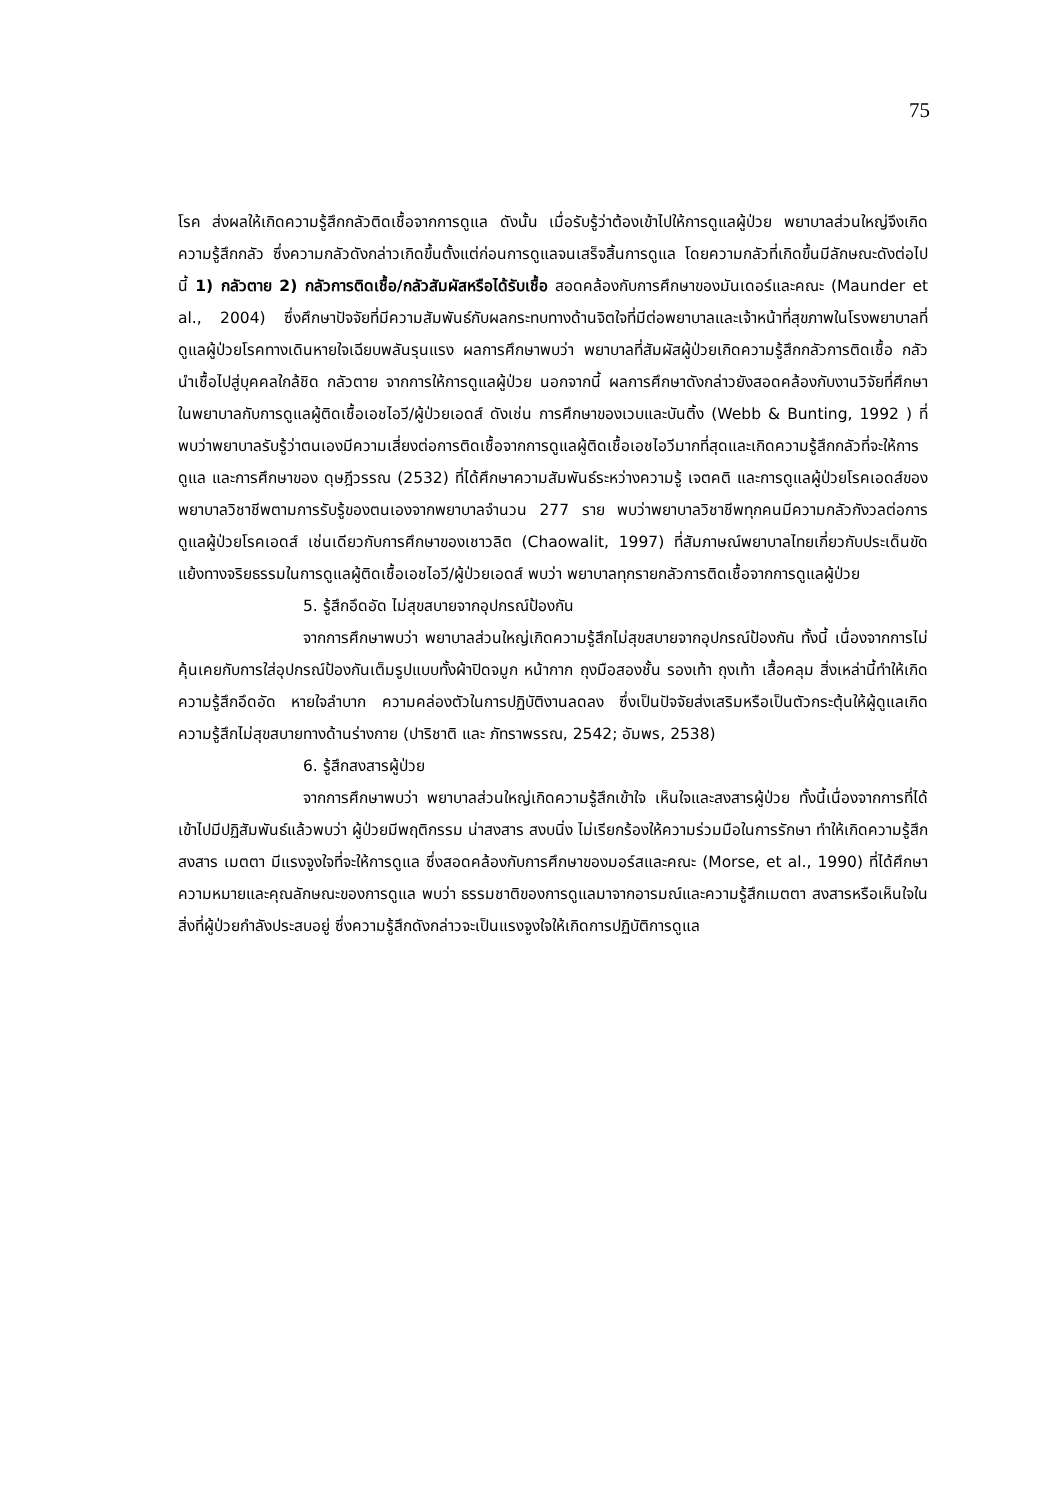75
โรค ส่งผลให้เกิดความรู้สึกกลัวติดเชื้อจากการดูแล ดังนั้น เมื่อรับรู้ว่าต้องเข้าไปให้การดูแลผู้ป่วย พยาบาลส่วนใหญ่จึงเกิดความรู้สึกกลัว ซึ่งความกลัวดังกล่าวเกิดขึ้นตั้งแต่ก่อนการดูแลจนเสร็จสิ้นการดูแล โดยความกลัวที่เกิดขึ้นมีลักษณะดังต่อไปนี้ 1) กลัวตาย 2) กลัวการติดเชื้อ/กลัวสัมผัสหรือได้รับเชื้อ สอดคล้องกับการศึกษาของมันเดอร์และคณะ (Maunder et al., 2004) ซึ่งศึกษาปัจจัยที่มีความสัมพันธ์กับผลกระทบทางด้านจิตใจที่มีต่อพยาบาลและเจ้าหน้าที่สุขภาพในโรงพยาบาลที่ดูแลผู้ป่วยโรคทางเดินหายใจเฉียบพลันรุนแรง ผลการศึกษาพบว่า พยาบาลที่สัมผัสผู้ป่วยเกิดความรู้สึกกลัวการติดเชื้อ กลัวนำเชื้อไปสู่บุคคลใกล้ชิด กลัวตาย จากการให้การดูแลผู้ป่วย นอกจากนี้ ผลการศึกษาดังกล่าวยังสอดคล้องกับงานวิจัยที่ศึกษาในพยาบาลกับการดูแลผู้ติดเชื้อเอชไอวี/ผู้ป่วยเอดส์ ดังเช่น การศึกษาของเวบและบันติ้ง (Webb & Bunting, 1992 ) ที่พบว่าพยาบาลรับรู้ว่าตนเองมีความเสี่ยงต่อการติดเชื้อจากการดูแลผู้ติดเชื้อเอชไอวีมากที่สุดและเกิดความรู้สึกกลัวที่จะให้การดูแล และการศึกษาของ ดุษฎีวรรณ (2532) ที่ได้ศึกษาความสัมพันธ์ระหว่างความรู้ เจตคติ และการดูแลผู้ป่วยโรคเอดส์ของพยาบาลวิชาชีพตามการรับรู้ของตนเองจากพยาบาลจำนวน 277 ราย พบว่าพยาบาลวิชาชีพทุกคนมีความกลัวกังวลต่อการดูแลผู้ป่วยโรคเอดส์ เช่นเดียวกับการศึกษาของเชาวลิต (Chaowalit, 1997) ที่สัมภาษณ์พยาบาลไทยเกี่ยวกับประเด็นขัดแย้งทางจริยธรรมในการดูแลผู้ติดเชื้อเอชไอวี/ผู้ป่วยเอดส์ พบว่า พยาบาลทุกรายกลัวการติดเชื้อจากการดูแลผู้ป่วย
5. รู้สึกอึดอัด ไม่สุขสบายจากอุปกรณ์ป้องกัน
จากการศึกษาพบว่า พยาบาลส่วนใหญ่เกิดความรู้สึกไม่สุขสบายจากอุปกรณ์ป้องกัน ทั้งนี้ เนื่องจากการไม่คุ้นเคยกับการใส่อุปกรณ์ป้องกันเต็มรูปแบบทั้งผ้าปิดจมูก หน้ากาก ถุงมือสองชั้น รองเท้า ถุงเท้า เสื้อคลุม สิ่งเหล่านี้ทำให้เกิดความรู้สึกอึดอัด หายใจลำบาก ความคล่องตัวในการปฏิบัติงานลดลง ซึ่งเป็นปัจจัยส่งเสริมหรือเป็นตัวกระตุ้นให้ผู้ดูแลเกิดความรู้สึกไม่สุขสบายทางด้านร่างกาย (ปาริชาติ และ ภัทราพรรณ, 2542; อัมพร, 2538)
6. รู้สึกสงสารผู้ป่วย
จากการศึกษาพบว่า พยาบาลส่วนใหญ่เกิดความรู้สึกเข้าใจ เห็นใจและสงสารผู้ป่วย ทั้งนี้เนื่องจากการที่ได้เข้าไปมีปฏิสัมพันธ์แล้วพบว่า ผู้ป่วยมีพฤติกรรม น่าสงสาร สงบนิ่ง ไม่เรียกร้องให้ความร่วมมือในการรักษา ทำให้เกิดความรู้สึกสงสาร เมตตา มีแรงจูงใจที่จะให้การดูแล ซึ่งสอดคล้องกับการศึกษาของมอร์สและคณะ (Morse, et al., 1990) ที่ได้ศึกษาความหมายและคุณลักษณะของการดูแล พบว่า ธรรมชาติของการดูแลมาจากอารมณ์และความรู้สึกเมตตา สงสารหรือเห็นใจในสิ่งที่ผู้ป่วยกำลังประสบอยู่ ซึ่งความรู้สึกดังกล่าวจะเป็นแรงจูงใจให้เกิดการปฏิบัติการดูแล